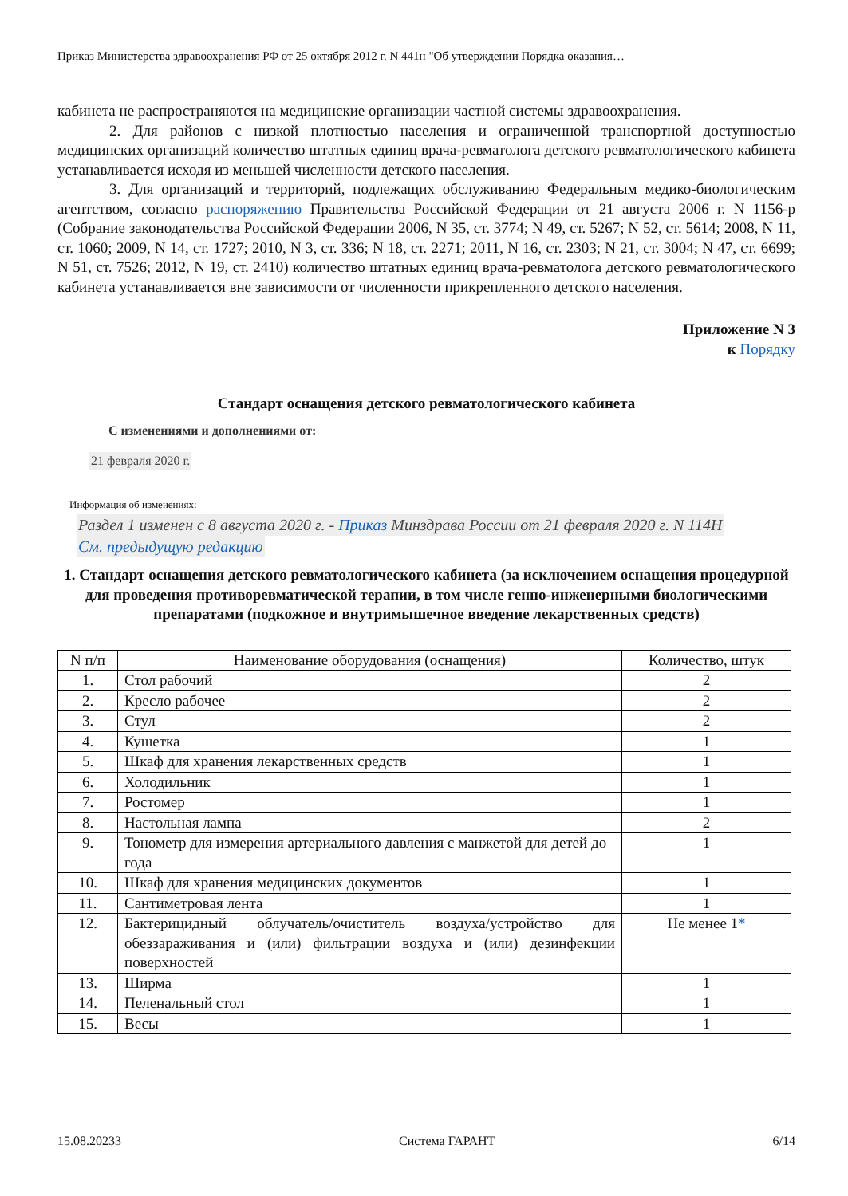Приказ Министерства здравоохранения РФ от 25 октября 2012 г. N 441н "Об утверждении Порядка оказания…
кабинета не распространяются на медицинские организации частной системы здравоохранения.
2. Для районов с низкой плотностью населения и ограниченной транспортной доступностью медицинских организаций количество штатных единиц врача-ревматолога детского ревматологического кабинета устанавливается исходя из меньшей численности детского населения.
3. Для организаций и территорий, подлежащих обслуживанию Федеральным медико-биологическим агентством, согласно распоряжению Правительства Российской Федерации от 21 августа 2006 г. N 1156-р (Собрание законодательства Российской Федерации 2006, N 35, ст. 3774; N 49, ст. 5267; N 52, ст. 5614; 2008, N 11, ст. 1060; 2009, N 14, ст. 1727; 2010, N 3, ст. 336; N 18, ст. 2271; 2011, N 16, ст. 2303; N 21, ст. 3004; N 47, ст. 6699; N 51, ст. 7526; 2012, N 19, ст. 2410) количество штатных единиц врача-ревматолога детского ревматологического кабинета устанавливается вне зависимости от численности прикрепленного детского населения.
Приложение N 3
к Порядку
Стандарт оснащения детского ревматологического кабинета
С изменениями и дополнениями от:
21 февраля 2020 г.
Информация об изменениях:
Раздел 1 изменен с 8 августа 2020 г. - Приказ Минздрава России от 21 февраля 2020 г. N 114Н
См. предыдущую редакцию
1. Стандарт оснащения детского ревматологического кабинета (за исключением оснащения процедурной для проведения противоревматической терапии, в том числе генно-инженерными биологическими препаратами (подкожное и внутримышечное введение лекарственных средств)
| N п/п | Наименование оборудования (оснащения) | Количество, штук |
| --- | --- | --- |
| 1. | Стол рабочий | 2 |
| 2. | Кресло рабочее | 2 |
| 3. | Стул | 2 |
| 4. | Кушетка | 1 |
| 5. | Шкаф для хранения лекарственных средств | 1 |
| 6. | Холодильник | 1 |
| 7. | Ростомер | 1 |
| 8. | Настольная лампа | 2 |
| 9. | Тонометр для измерения артериального давления с манжетой для детей до года | 1 |
| 10. | Шкаф для хранения медицинских документов | 1 |
| 11. | Сантиметровая лента | 1 |
| 12. | Бактерицидный облучатель/очиститель воздуха/устройство для обеззараживания и (или) фильтрации воздуха и (или) дезинфекции поверхностей | Не менее 1 * |
| 13. | Ширма | 1 |
| 14. | Пеленальный стол | 1 |
| 15. | Весы | 1 |
15.08.20233 Система ГАРАНТ 6/14